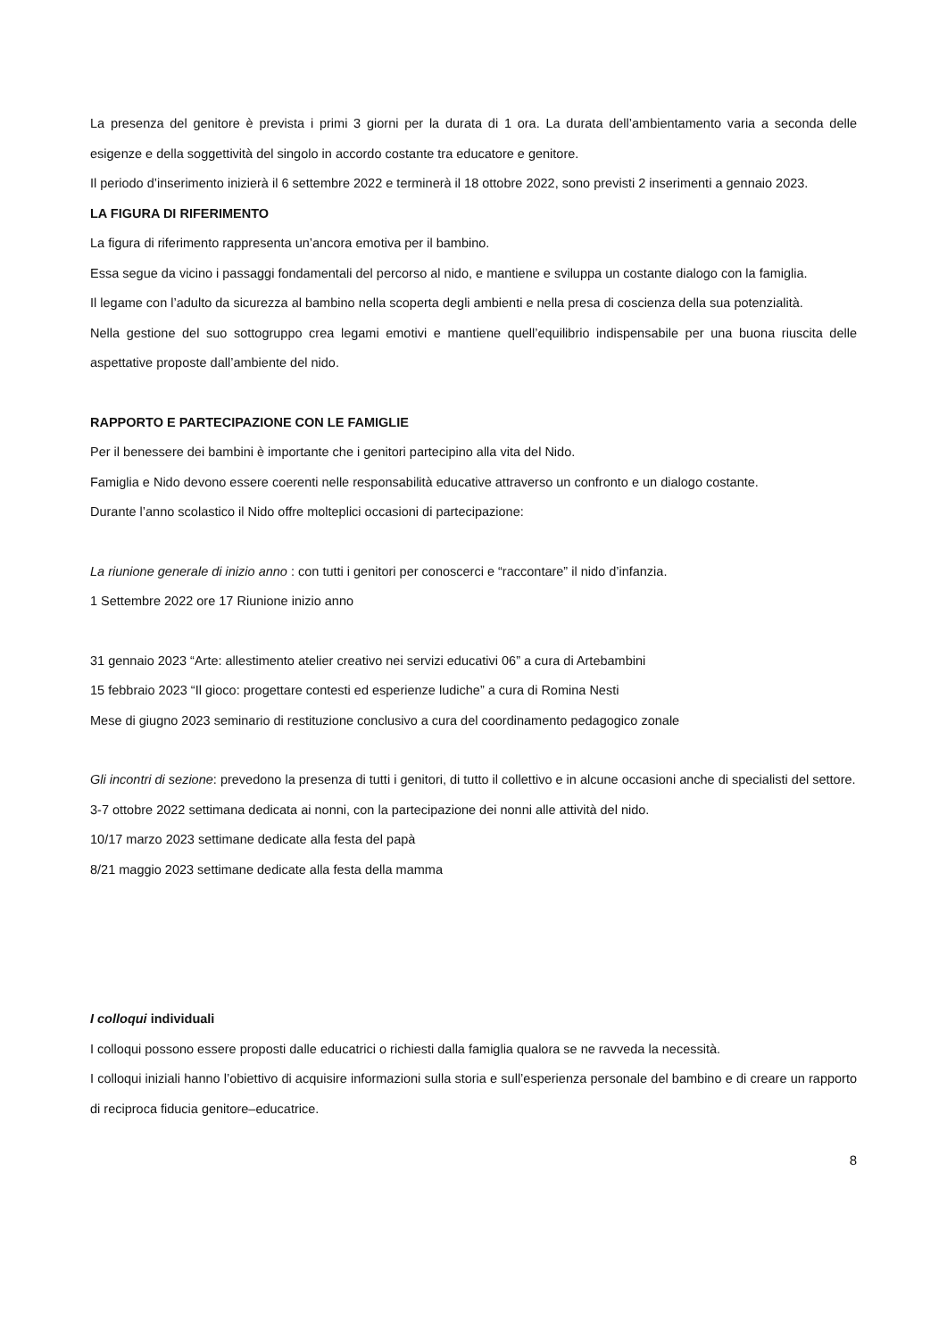La presenza del genitore è prevista i primi 3 giorni per la durata di 1 ora. La durata dell’ambientamento varia a seconda delle esigenze e della soggettività del singolo in accordo costante tra educatore e genitore.
Il periodo d’inserimento inizierà il 6 settembre 2022 e terminerà il 18 ottobre 2022, sono previsti 2 inserimenti a gennaio 2023.
LA FIGURA DI RIFERIMENTO
La figura di riferimento rappresenta un’ancora emotiva per il bambino.
Essa segue da vicino i passaggi fondamentali del percorso al nido, e mantiene e sviluppa un costante dialogo con la famiglia.
Il legame con l’adulto da sicurezza al bambino nella scoperta degli ambienti e nella presa di coscienza della sua potenzialità.
Nella gestione del suo sottogruppo crea legami emotivi e mantiene quell’equilibrio indispensabile per una buona riuscita delle aspettative proposte dall’ambiente del nido.
RAPPORTO E PARTECIPAZIONE CON LE FAMIGLIE
Per il benessere dei bambini è importante che i genitori partecipino alla vita del Nido.
Famiglia e Nido devono essere coerenti nelle responsabilità educative attraverso un confronto e un dialogo costante.
Durante l’anno scolastico il Nido offre molteplici occasioni di partecipazione:
La riunione generale di inizio anno : con tutti i genitori per conoscerci e “raccontare” il nido d’infanzia.
1 Settembre 2022 ore 17 Riunione inizio anno
31 gennaio 2023 “Arte: allestimento atelier creativo nei servizi educativi 06” a cura di Artebambini
15 febbraio 2023 “Il gioco: progettare contesti ed esperienze ludiche” a cura di Romina Nesti
Mese di giugno 2023 seminario di restituzione conclusivo a cura del coordinamento pedagogico zonale
Gli incontri di sezione: prevedono la presenza di tutti i genitori, di tutto il collettivo e in alcune occasioni anche di specialisti del settore.
3-7 ottobre 2022 settimana dedicata ai nonni, con la partecipazione dei nonni alle attività del nido.
10/17 marzo 2023 settimane dedicate alla festa del papà
8/21 maggio 2023 settimane dedicate alla festa della mamma
I colloqui individuali
I colloqui possono essere proposti dalle educatrici o richiesti dalla famiglia qualora se ne ravveda la necessità.
I colloqui iniziali hanno l’obiettivo di acquisire informazioni sulla storia e sull’esperienza personale del bambino e di creare un rapporto di reciproca fiducia genitore–educatrice.
8